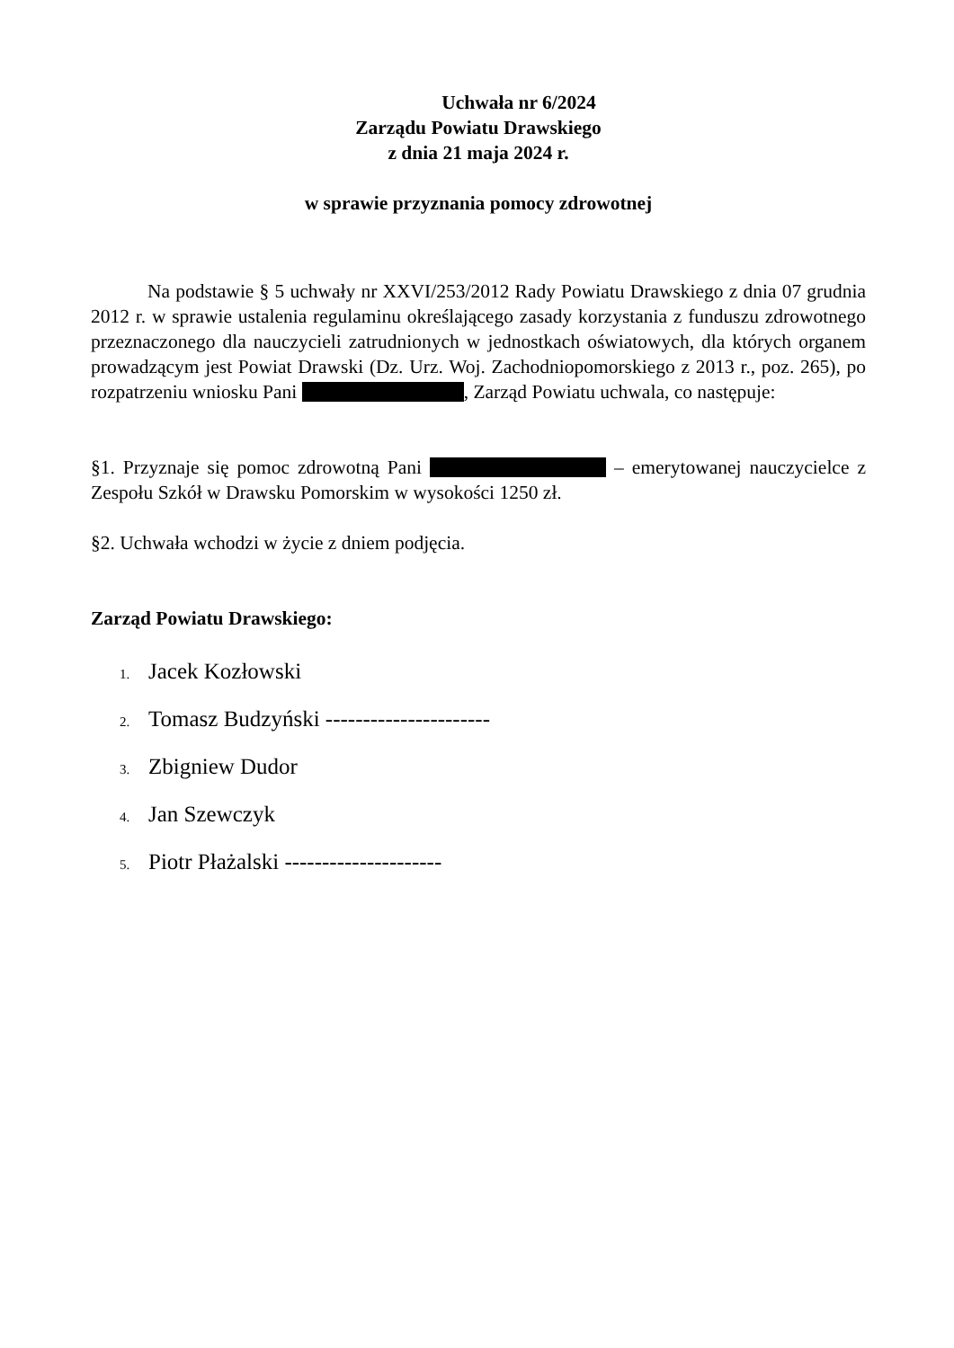Uchwała nr 6/2024
Zarządu Powiatu Drawskiego
z dnia 21 maja 2024 r.
w sprawie przyznania pomocy zdrowotnej
Na podstawie § 5 uchwały nr XXVI/253/2012 Rady Powiatu Drawskiego z dnia 07 grudnia 2012 r. w sprawie ustalenia regulaminu określającego zasady korzystania z funduszu zdrowotnego przeznaczonego dla nauczycieli zatrudnionych w jednostkach oświatowych, dla których organem prowadzącym jest Powiat Drawski (Dz. Urz. Woj. Zachodniopomorskiego z 2013 r., poz. 265), po rozpatrzeniu wniosku Pani , Zarząd Powiatu uchwala, co następuje:
§1. Przyznaje się pomoc zdrowotną Pani – emerytowanej nauczycielce z Zespołu Szkół w Drawsku Pomorskim w wysokości 1250 zł.
§2. Uchwała wchodzi w życie z dniem podjęcia.
Zarząd Powiatu Drawskiego:
1. Jacek Kozłowski
2. Tomasz Budzyński ----------------------
3. Zbigniew Dudor
4. Jan Szewczyk
5. Piotr Płażalski ---------------------